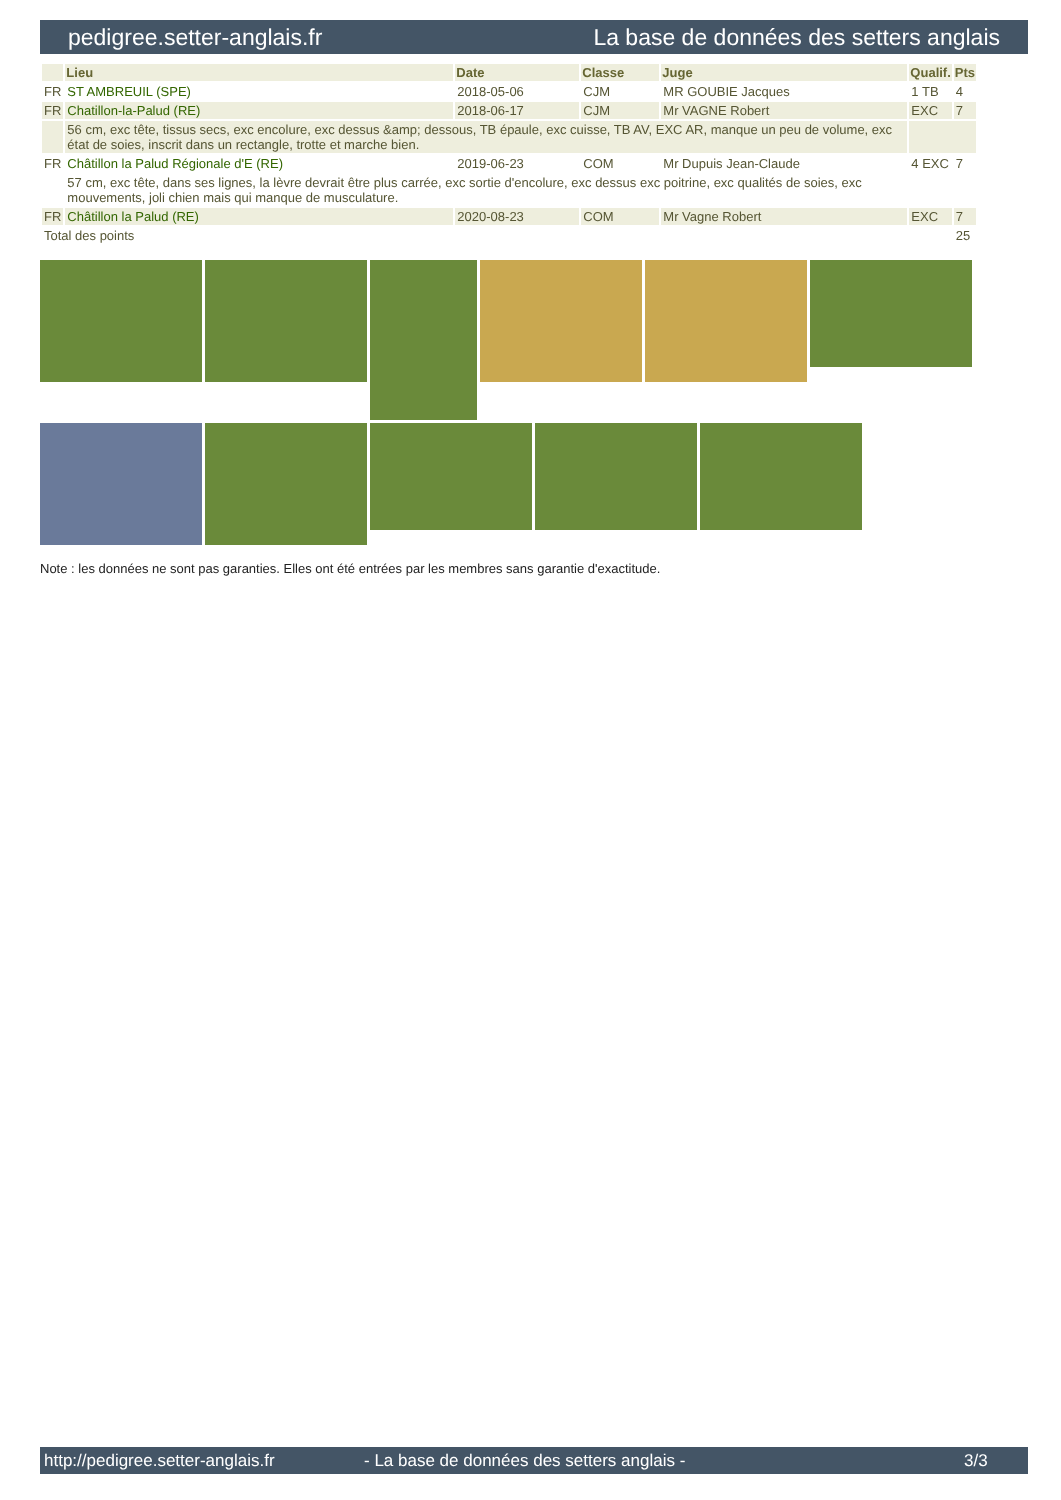pedigree.setter-anglais.fr La base de données des setters anglais
| | Lieu | Date | Classe | Juge | Qualif. | Pts |
| --- | --- | --- | --- | --- | --- | --- |
| FR | ST AMBREUIL (SPE) | 2018-05-06 | CJM | MR GOUBIE Jacques | 1 TB | 4 |
| FR | Chatillon-la-Palud (RE) | 2018-06-17 | CJM | Mr VAGNE Robert | EXC | 7 |
| | 56 cm, exc tête, tissus secs, exc encolure, exc dessus &amp; dessous, TB épaule, exc cuisse, TB AV, EXC AR, manque un peu de volume, exc état de soies, inscrit dans un rectangle, trotte et marche bien. | | | | | |
| FR | Châtillon la Palud Régionale d'E (RE) | 2019-06-23 | COM | Mr Dupuis Jean-Claude | 4 EXC | 7 |
| | 57 cm, exc tête, dans ses lignes, la lèvre devrait être plus carrée, exc sortie d'encolure, exc dessus exc poitrine, exc qualités de soies, exc mouvements, joli chien mais qui manque de musculature. | | | | | |
| FR | Châtillon la Palud (RE) | 2020-08-23 | COM | Mr Vagne Robert | EXC | 7 |
| Total des points | | | | | | 25 |
Note : les données ne sont pas garanties. Elles ont été entrées par les membres sans garantie d'exactitude.
http://pedigree.setter-anglais.fr - La base de données des setters anglais - 3/3